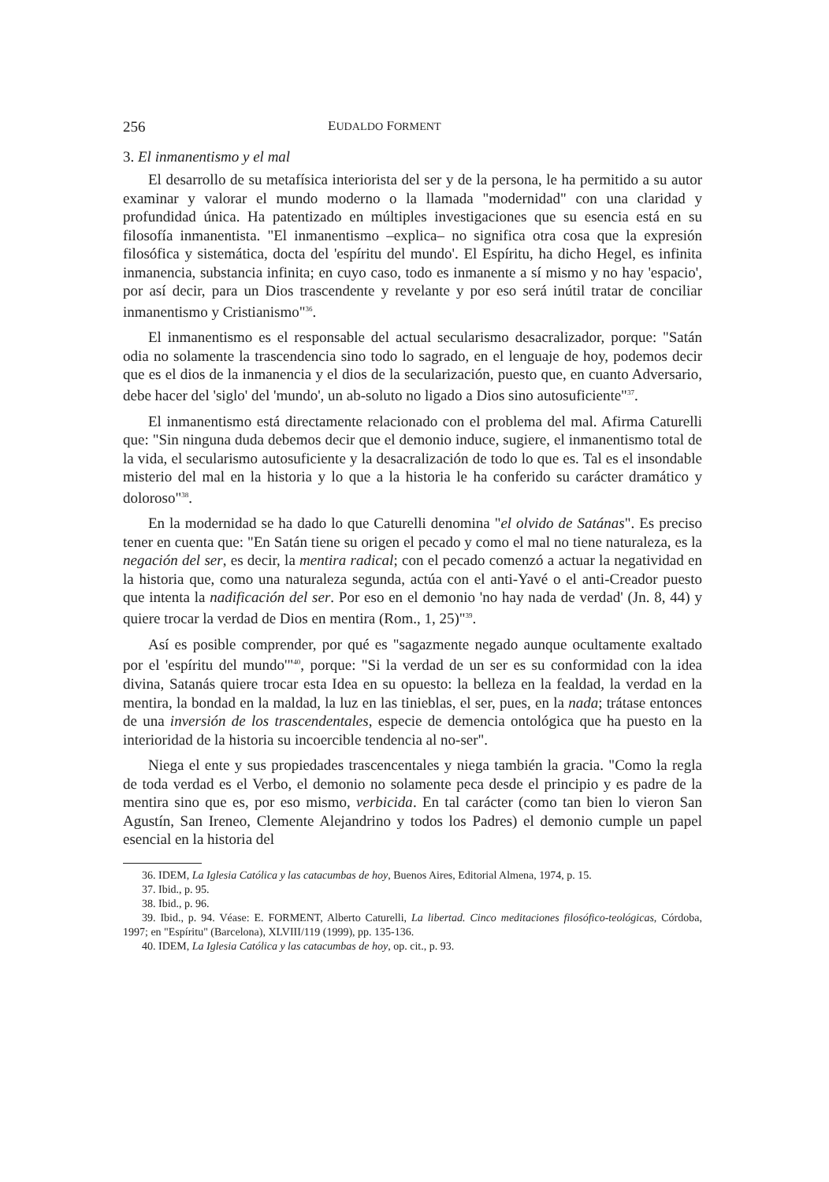256 EUDALDO FORMENT
3. El inmanentismo y el mal
El desarrollo de su metafísica interiorista del ser y de la persona, le ha permitido a su autor examinar y valorar el mundo moderno o la llamada "modernidad" con una claridad y profundidad única. Ha patentizado en múltiples investigaciones que su esencia está en su filosofía inmanentista. "El inmanentismo –explica– no significa otra cosa que la expresión filosófica y sistemática, docta del 'espíritu del mundo'. El Espíritu, ha dicho Hegel, es infinita inmanencia, substancia infinita; en cuyo caso, todo es inmanente a sí mismo y no hay 'espacio', por así decir, para un Dios trascendente y revelante y por eso será inútil tratar de conciliar inmanentismo y Cristianismo"<sup>36</sup>.
El inmanentismo es el responsable del actual secularismo desacralizador, porque: "Satán odia no solamente la trascendencia sino todo lo sagrado, en el lenguaje de hoy, podemos decir que es el dios de la inmanencia y el dios de la secularización, puesto que, en cuanto Adversario, debe hacer del 'siglo' del 'mundo', un ab-soluto no ligado a Dios sino autosuficiente"<sup>37</sup>.
El inmanentismo está directamente relacionado con el problema del mal. Afirma Caturelli que: "Sin ninguna duda debemos decir que el demonio induce, sugiere, el inmanentismo total de la vida, el secularismo autosuficiente y la desacralización de todo lo que es. Tal es el insondable misterio del mal en la historia y lo que a la historia le ha conferido su carácter dramático y doloroso"<sup>38</sup>.
En la modernidad se ha dado lo que Caturelli denomina "el olvido de Satánas". Es preciso tener en cuenta que: "En Satán tiene su origen el pecado y como el mal no tiene naturaleza, es la negación del ser, es decir, la mentira radical; con el pecado comenzó a actuar la negatividad en la historia que, como una naturaleza segunda, actúa con el anti-Yavé o el anti-Creador puesto que intenta la nadificación del ser. Por eso en el demonio 'no hay nada de verdad' (Jn. 8, 44) y quiere trocar la verdad de Dios en mentira (Rom., 1, 25)"<sup>39</sup>.
Así es posible comprender, por qué es "sagazmente negado aunque ocultamente exaltado por el 'espíritu del mundo'"<sup>40</sup>, porque: "Si la verdad de un ser es su conformidad con la idea divina, Satanás quiere trocar esta Idea en su opuesto: la belleza en la fealdad, la verdad en la mentira, la bondad en la maldad, la luz en las tinieblas, el ser, pues, en la nada; trátase entonces de una inversión de los trascendentales, especie de demencia ontológica que ha puesto en la interioridad de la historia su incoercible tendencia al no-ser".
Niega el ente y sus propiedades trascencentales y niega también la gracia. "Como la regla de toda verdad es el Verbo, el demonio no solamente peca desde el principio y es padre de la mentira sino que es, por eso mismo, verbicida. En tal carácter (como tan bien lo vieron San Agustín, San Ireneo, Clemente Alejandrino y todos los Padres) el demonio cumple un papel esencial en la historia del
36. IDEM, La Iglesia Católica y las catacumbas de hoy, Buenos Aires, Editorial Almena, 1974, p. 15.
37. Ibid., p. 95.
38. Ibid., p. 96.
39. Ibid., p. 94. Véase: E. FORMENT, Alberto Caturelli, La libertad. Cinco meditaciones filosófico-teológicas, Córdoba, 1997; en "Espíritu" (Barcelona), XLVIII/119 (1999), pp. 135-136.
40. IDEM, La Iglesia Católica y las catacumbas de hoy, op. cit., p. 93.